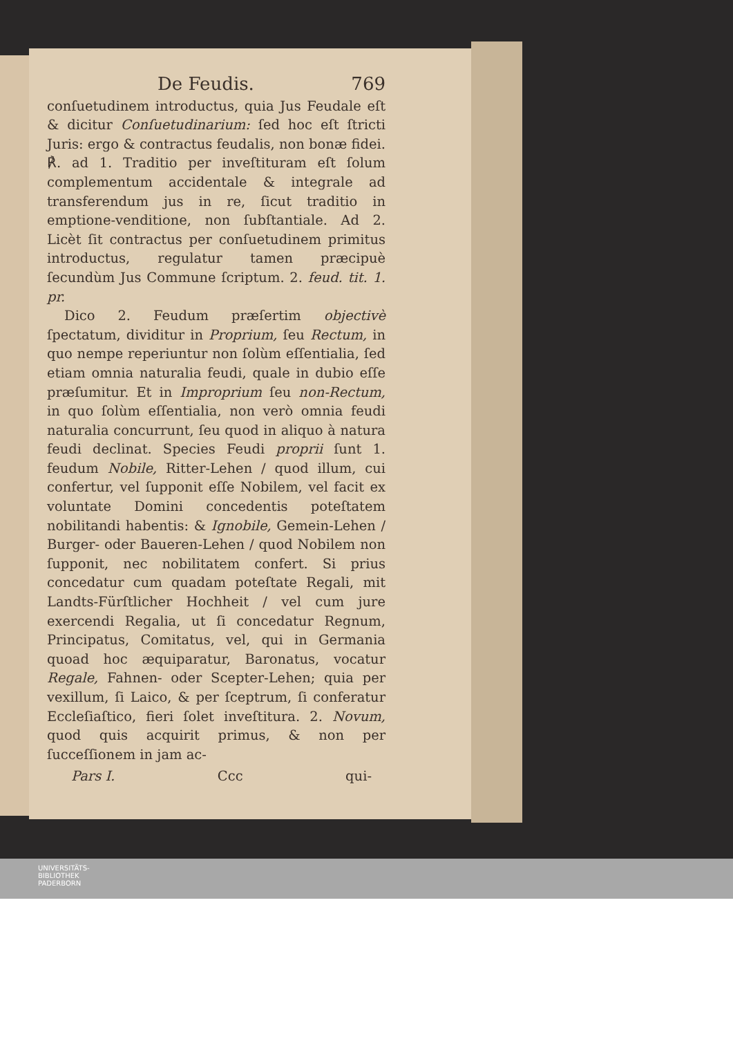De Feudis. 769
conſuetudinem introductus, quia Jus Feudale eſt & dicitur Conſuetudinarium: ſed hoc eſt ſtricti Juris: ergo & contractus feudalis, non bonæ fidei. ℟. ad 1. Traditio per inveſtituram eſt ſolum complementum accidentale & integrale ad transferendum jus in re, ſicut traditio in emptione-venditione, non ſubſtantiale. Ad 2. Licèt ſit contractus per conſuetudinem primitus introductus, regulatur tamen præcipuè ſecundùm Jus Commune ſcriptum. 2. feud. tit. 1. pr.
Dico 2. Feudum præſertim objectivè ſpectatum, dividitur in Proprium, ſeu Rectum, in quo nempe reperiuntur non ſolùm eſſentialia, ſed etiam omnia naturalia feudi, quale in dubio eſſe præſumitur. Et in Improprium ſeu non-Rectum, in quo ſolùm eſſentialia, non verò omnia feudi naturalia concurrunt, ſeu quod in aliquo à natura feudi declinat. Species Feudi proprii ſunt 1. feudum Nobile, Ritter-Lehen / quod illum, cui confertur, vel ſupponit eſſe Nobilem, vel facit ex voluntate Domini concedentis poteſtatem nobilitandi habentis: & Ignobile, Gemein-Lehen / Burger- oder Baueren-Lehen / quod Nobilem non ſupponit, nec nobilitatem confert. Si prius concedatur cum quadam poteſtate Regali, mit Landts-Fürſtlicher Hochheit / vel cum jure exercendi Regalia, ut ſi concedatur Regnum, Principatus, Comitatus, vel, qui in Germania quoad hoc æquiparatur, Baronatus, vocatur Regale, Fahnen- oder Scepter-Lehen; quia per vexillum, ſi Laico, & per ſceptrum, ſi conferatur Eccleſiaſtico, fieri ſolet inveſtitura. 2. Novum, quod quis acquirit primus, & non per ſucceſſionem in jam ac-
Pars I. Ccc qui-
UNIVERSITÄTS-
BIBLIOTHEK
PADERBORN